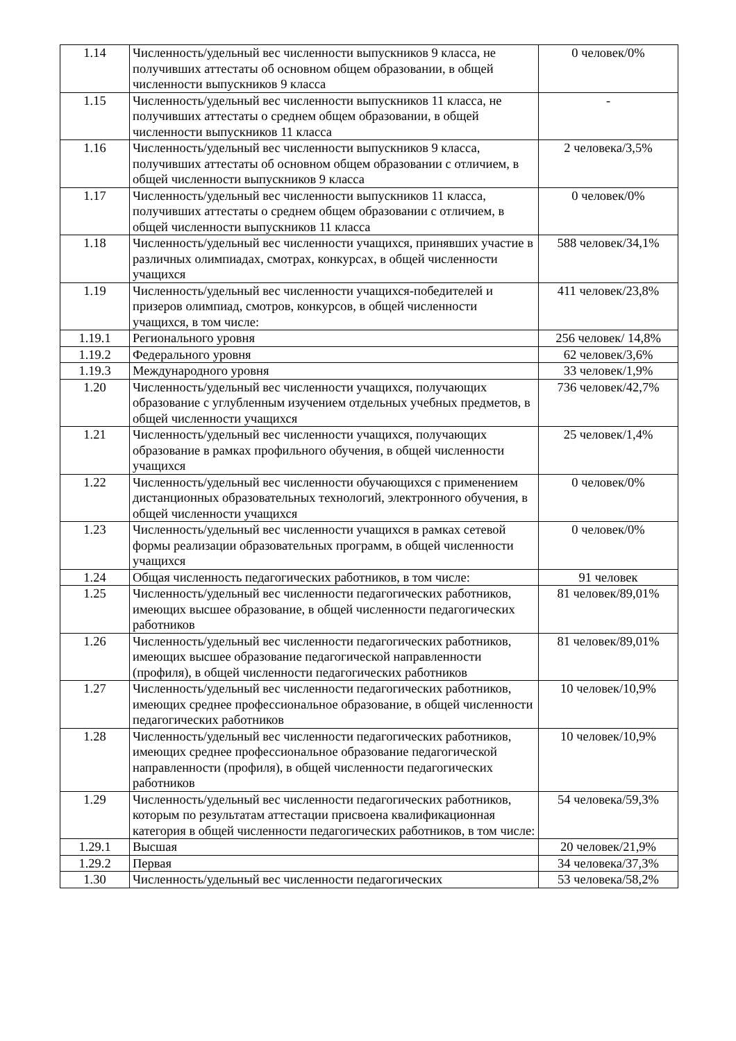| 1.14 | Численность/удельный вес численности выпускников 9 класса, не получивших аттестаты об основном общем образовании, в общей численности выпускников 9 класса | 0 человек/0% |
| 1.15 | Численность/удельный вес численности выпускников 11 класса, не получивших аттестаты о среднем общем образовании, в общей численности выпускников 11 класса | - |
| 1.16 | Численность/удельный вес численности выпускников 9 класса, получивших аттестаты об основном общем образовании с отличием, в общей численности выпускников 9 класса | 2 человека/3,5% |
| 1.17 | Численность/удельный вес численности выпускников 11 класса, получивших аттестаты о среднем общем образовании с отличием, в общей численности выпускников 11 класса | 0 человек/0% |
| 1.18 | Численность/удельный вес численности учащихся, принявших участие в различных олимпиадах, смотрах, конкурсах, в общей численности учащихся | 588 человек/34,1% |
| 1.19 | Численность/удельный вес численности учащихся-победителей и призеров олимпиад, смотров, конкурсов, в общей численности учащихся, в том числе: | 411 человек/23,8% |
| 1.19.1 | Регионального уровня | 256 человек/ 14,8% |
| 1.19.2 | Федерального уровня | 62 человек/3,6% |
| 1.19.3 | Международного уровня | 33 человек/1,9% |
| 1.20 | Численность/удельный вес численности учащихся, получающих образование с углубленным изучением отдельных учебных предметов, в общей численности учащихся | 736 человек/42,7% |
| 1.21 | Численность/удельный вес численности учащихся, получающих образование в рамках профильного обучения, в общей численности учащихся | 25 человек/1,4% |
| 1.22 | Численность/удельный вес численности обучающихся с применением дистанционных образовательных технологий, электронного обучения, в общей численности учащихся | 0 человек/0% |
| 1.23 | Численность/удельный вес численности учащихся в рамках сетевой формы реализации образовательных программ, в общей численности учащихся | 0 человек/0% |
| 1.24 | Общая численность педагогических работников, в том числе: | 91 человек |
| 1.25 | Численность/удельный вес численности педагогических работников, имеющих высшее образование, в общей численности педагогических работников | 81 человек/89,01% |
| 1.26 | Численность/удельный вес численности педагогических работников, имеющих высшее образование педагогической направленности (профиля), в общей численности педагогических работников | 81 человек/89,01% |
| 1.27 | Численность/удельный вес численности педагогических работников, имеющих среднее профессиональное образование, в общей численности педагогических работников | 10 человек/10,9% |
| 1.28 | Численность/удельный вес численности педагогических работников, имеющих среднее профессиональное образование педагогической направленности (профиля), в общей численности педагогических работников | 10 человек/10,9% |
| 1.29 | Численность/удельный вес численности педагогических работников, которым по результатам аттестации присвоена квалификационная категория в общей численности педагогических работников, в том числе: | 54 человека/59,3% |
| 1.29.1 | Высшая | 20 человек/21,9% |
| 1.29.2 | Первая | 34 человека/37,3% |
| 1.30 | Численность/удельный вес численности педагогических | 53 человека/58,2% |